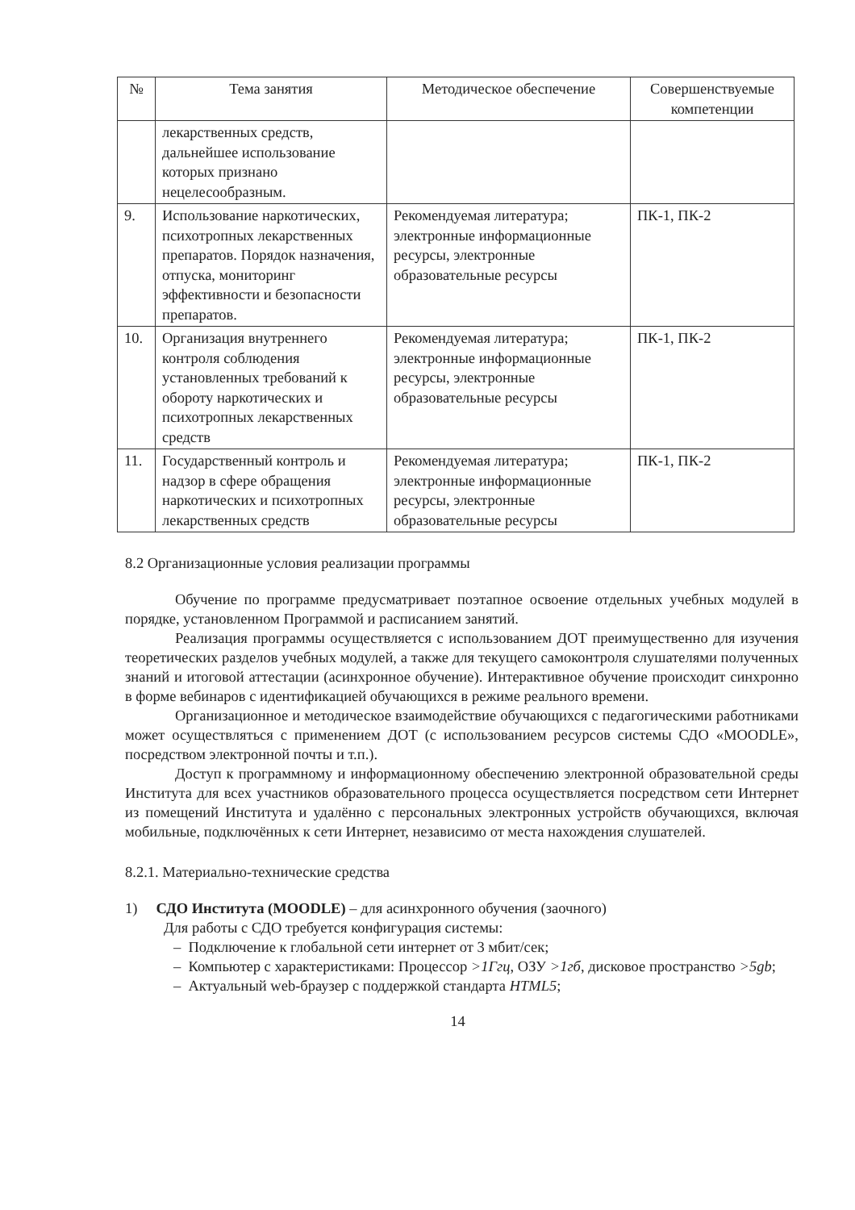| № | Тема занятия | Методическое обеспечение | Совершенствуемые компетенции |
| --- | --- | --- | --- |
| | лекарственных средств, дальнейшее использование которых признано нецелесообразным. | | |
| 9. | Использование наркотических, психотропных лекарственных препаратов. Порядок назначения, отпуска, мониторинг эффективности и безопасности препаратов. | Рекомендуемая литература; электронные информационные ресурсы, электронные образовательные ресурсы | ПК-1, ПК-2 |
| 10. | Организация внутреннего контроля соблюдения установленных требований к обороту наркотических и психотропных лекарственных средств | Рекомендуемая литература; электронные информационные ресурсы, электронные образовательные ресурсы | ПК-1, ПК-2 |
| 11. | Государственный контроль и надзор в сфере обращения наркотических и психотропных лекарственных средств | Рекомендуемая литература; электронные информационные ресурсы, электронные образовательные ресурсы | ПК-1, ПК-2 |
8.2 Организационные условия реализации программы
Обучение по программе предусматривает поэтапное освоение отдельных учебных модулей в порядке, установленном Программой и расписанием занятий.
Реализация программы осуществляется с использованием ДОТ преимущественно для изучения теоретических разделов учебных модулей, а также для текущего самоконтроля слушателями полученных знаний и итоговой аттестации (асинхронное обучение). Интерактивное обучение происходит синхронно в форме вебинаров с идентификацией обучающихся в режиме реального времени.
Организационное и методическое взаимодействие обучающихся с педагогическими работниками может осуществляться с применением ДОТ (с использованием ресурсов системы СДО «MOODLE», посредством электронной почты и т.п.).
Доступ к программному и информационному обеспечению электронной образовательной среды Института для всех участников образовательного процесса осуществляется посредством сети Интернет из помещений Института и удалённо с персональных электронных устройств обучающихся, включая мобильные, подключённых к сети Интернет, независимо от места нахождения слушателей.
8.2.1. Материально-технические средства
1) СДО Института (MOODLE) – для асинхронного обучения (заочного)
Для работы с СДО требуется конфигурация системы:
– Подключение к глобальной сети интернет от 3 мбит/сек;
– Компьютер с характеристиками: Процессор >1Ггц, ОЗУ >1гб, дисковое пространство >5gb;
– Актуальный web-браузер с поддержкой стандарта HTML5;
14